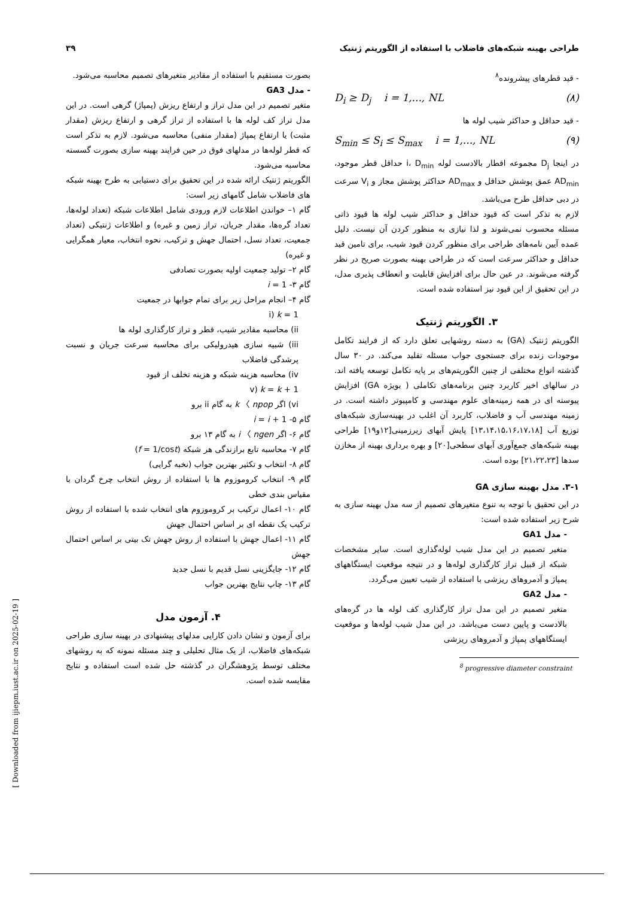طراحی بهینه شبکه‌های فاضلاب با استفاده از الگوریتم ژنتیک ۳۹
- قید قطرهای پیشرونده<sup>۸</sup>
D<sub>i</sub> ≥ D<sub>j</sub> i = 1,..., NL (۸)
- قید حداقل و حداکثر شیب لوله ها
S<sub>min</sub> ≤ S<sub>i</sub> ≤ S<sub>max</sub> i = 1,..., NL (۹)
در اینجا D<sub>j</sub> مجموعه اقطار بالادست لوله i، D<sub>min</sub> حداقل قطر موجود، AD<sub>min</sub> عمق پوشش حداقل و AD<sub>max</sub> حداکثر پوشش مجاز و V<sub>i</sub> سرعت در دبی حداقل طرح می‌باشد.
لازم به تذکر است که قیود حداقل و حداکثر شیب لوله ها قیود ذاتی مسئله محسوب نمی‌شوند و لذا نیازی به منظور کردن آن نیست. دلیل عمده آیین نامه‌های طراحی برای منظور کردن قیود شیب، برای تامین قید حداقل و حداکثر سرعت است که در طراحی بهینه بصورت صریح در نظر گرفته می‌شوند. در عین حال برای افزایش قابلیت و انعطاف پذیری مدل، در این تحقیق از این قیود نیز استفاده شده است.
۳. الگوریتم ژنتیک
الگوریتم ژنتیک (GA) به دسته روشهایی تعلق دارد که از فرایند تکامل موجودات زنده برای جستجوی جواب مسئله تقلید می‌کند. در ۳۰ سال گذشته انواع مختلفی از چنین الگوریتم‌های بر پایه تکامل توسعه یافته اند. در سالهای اخیر کاربرد چنین برنامه‌های تکاملی ( بویژه GA) افزایش پیوسته ای در همه زمینه‌های علوم مهندسی و کامپیوتر داشته است. در زمینه مهندسی آب و فاضلاب، کاربرد آن اغلب در بهینه‌سازی شبکه‌های توزیع آب [۱۳،۱۴،۱۵،۱۶،۱۷،۱۸] پایش آبهای زیرزمینی[۱۲و۱۹] طراحی بهینه شبکه‌های جمع‌آوری آبهای سطحی[۲۰] و بهره برداری بهینه از مخازن سدها [۲۱،۲۲،۲۳] بوده است.
۳-۱. مدل بهینه سازی GA
در این تحقیق با توجه به تنوع متغیرهای تصمیم از سه مدل بهینه سازی به شرح زیر استفاده شده است:
- مدل GA1
متغیر تصمیم در این مدل شیب لوله‌گذاری است. سایر مشخصات شبکه از قبیل تراز کارگذاری لوله‌ها و در نتیجه موقعیت ایستگاههای پمپاژ و آدمروهای ریزشی با استفاده از شیب تعیین می‌گردد.
- مدل GA2
متغیر تصمیم در این مدل تراز کارگذاری کف لوله ها در گره‌های بالادست و پایین دست می‌باشد. در این مدل شیب لوله‌ها و موقعیت ایستگاههای پمپاژ و آدمروهای ریزشی
<sup>8</sup> progressive diameter constraint
بصورت مستقیم با استفاده از مقادیر متغیرهای تصمیم محاسبه می‌شود.
- مدل GA3
متغیر تصمیم در این مدل تراز و ارتفاع ریزش (پمپاژ) گرهی است. در این مدل تراز کف لوله ها با استفاده از تراز گرهی و ارتفاع ریزش (مقدار مثبت) یا ارتفاع پمپاژ (مقدار منفی) محاسبه می‌شود. لازم به تذکر است که قطر لوله‌ها در مدلهای فوق در حین فرایند بهینه سازی بصورت گسسته محاسبه می‌شود.
الگوریتم ژنتیک ارائه شده در این تحقیق برای دستیابی به طرح بهینه شبکه های فاضلاب شامل گامهای زیر است:
گام ۱– خواندن اطلاعات لازم ورودی شامل اطلاعات شبکه (تعداد لوله‌ها، تعداد گره‌ها، مقدار جریان، تراز زمین و غیره) و اطلاعات ژنتیکی (تعداد جمعیت، تعداد نسل، احتمال جهش و ترکیب، نحوه انتخاب، معیار همگرایی و غیره)
گام ۲– تولید جمعیت اولیه بصورت تصادفی
گام ۳- i = 1
گام ۴– انجام مراحل زیر برای تمام جوابها در جمعیت
i) k = 1
ii) محاسبه مقادیر شیب، قطر و تراز کارگذاری لوله ها
iii) شبیه سازی هیدرولیکی برای محاسبه سرعت جریان و نسبت پرشدگی فاضلاب
iv) محاسبه هزینه شبکه و هزینه تخلف از قیود
v) k = k + 1
vi) اگر k 〈 npop به گام ii برو
گام ۵- i = i + 1
گام ۶- اگر i 〈 ngen به گام ۱۳ برو
گام ۷- محاسبه تابع برازندگی هر شبکه (f = 1/cost)
گام ۸- انتخاب و تکثیر بهترین جواب (نخبه گرایی)
گام ۹- انتخاب کروموزوم ها با استفاده از روش انتخاب چرخ گردان با مقیاس بندی خطی
گام ۱۰- اعمال ترکیب بر کروموزوم های انتخاب شده با استفاده از روش ترکیب یک نقطه ای بر اساس احتمال جهش
گام ۱۱- اعمال جهش با استفاده از روش جهش تک بیتی بر اساس احتمال جهش
گام ۱۲- جایگزینی نسل قدیم با نسل جدید
گام ۱۳- چاپ نتایج بهترین جواب
۴. آزمون مدل
برای آزمون و نشان دادن کارایی مدلهای پیشنهادی در بهینه سازی طراحی شبکه‌های فاضلاب، از یک مثال تحلیلی و چند مسئله نمونه که به روشهای مختلف توسط پژوهشگران در گذشته حل شده است استفاده و نتایج مقایسه شده است.
[ Downloaded from ijiepm.iust.ac.ir on 2025-02-19 ]